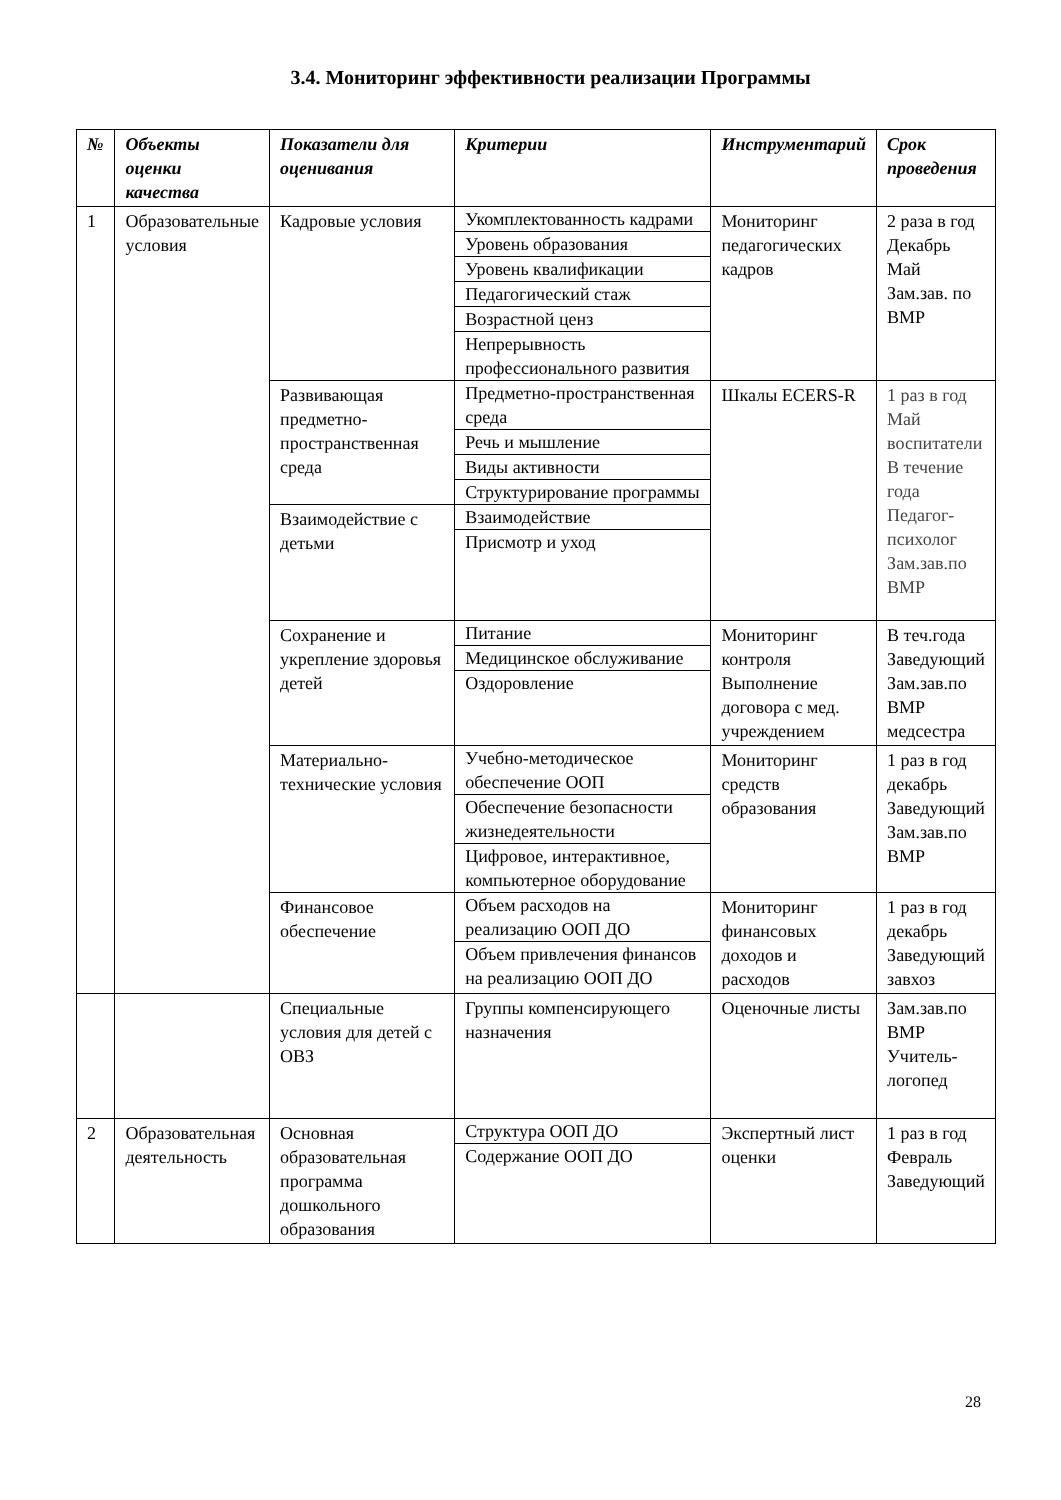3.4. Мониторинг эффективности реализации Программы
| № | Объекты оценки качества | Показатели для оценивания | Критерии | Инструментарий | Срок проведения |
| --- | --- | --- | --- | --- | --- |
| 1 | Образовательные условия | Кадровые условия | Укомплектованность кадрами | Мониторинг педагогических кадров | 2 раза в год Декабрь Май Зам.зав. по ВМР |
| | | | Уровень образования | | |
| | | | Уровень квалификации | | |
| | | | Педагогический стаж | | |
| | | | Возрастной ценз | | |
| | | | Непрерывность профессионального развития | | |
| | | Развивающая предметно-пространственная среда | Предметно-пространственная среда | Шкалы ECERS-R | 1 раз в год Май воспитатели В течение года Педагог-психолог Зам.зав.по ВМР |
| | | | Речь и мышление | | |
| | | | Виды активности | | |
| | | | Структурирование программы | | |
| | | Взаимодействие с детьми | Взаимодействие | | |
| | | | Присмотр и уход | | |
| | | Сохранение и укрепление здоровья детей | Питание Медицинское обслуживание Оздоровление | Мониторинг контроля Выполнение договора с мед. учреждением | В теч.года Заведующий Зам.зав.по ВМР медсестра |
| | | Материально-технические условия | Учебно-методическое обеспечение ООП Обеспечение безопасности жизнедеятельности Цифровое, интерактивное, компьютерное оборудование | Мониторинг средств образования | 1 раз в год декабрь Заведующий Зам.зав.по ВМР |
| | | Финансовое обеспечение | Объем расходов на реализацию ООП ДО Объем привлечения финансов на реализацию ООП ДО | Мониторинг финансовых доходов и расходов | 1 раз в год декабрь Заведующий завхоз |
| | | Специальные условия для детей с ОВЗ | Группы компенсирующего назначения | Оценочные листы | Зам.зав.по ВМР Учитель-логопед |
| 2 | Образовательная деятельность | Основная образовательная программа дошкольного образования | Структура ООП ДО Содержание ООП ДО | Экспертный лист оценки | 1 раз в год Февраль Заведующий |
28